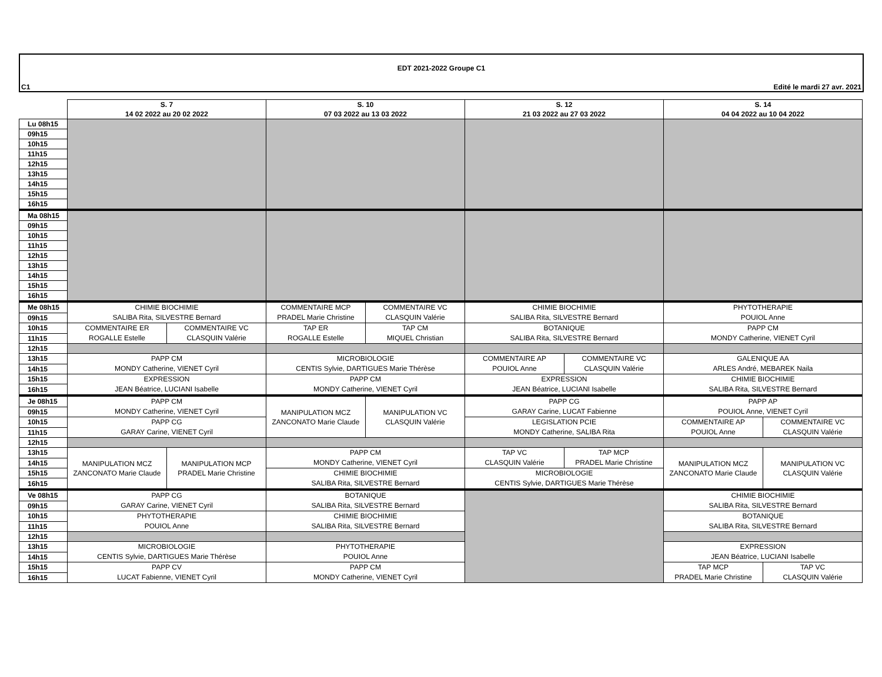EDT 2021-2022 Groupe C1
C1 Edité le mardi 27 avr. 2021
| | S. 7 | | S. 10 | | S. 12 | | S. 14 | |
| --- | --- | --- | --- | --- | --- | --- | --- | --- |
| | 14 02 2022 au 20 02 2022 | | 07 03 2022 au 13 03 2022 | | 21 03 2022 au 27 03 2022 | | 04 04 2022 au 10 04 2022 | |
| Lu 08h15 | | | | | | | | |
| 09h15 | | | | | | | | |
| 10h15 | | | | | | | | |
| 11h15 | | | | | | | | |
| 12h15 | | | | | | | | |
| 13h15 | | | | | | | | |
| 14h15 | | | | | | | | |
| 15h15 | | | | | | | | |
| 16h15 | | | | | | | | |
| Ma 08h15 | | | | | | | | |
| 09h15 | | | | | | | | |
| 10h15 | | | | | | | | |
| 11h15 | | | | | | | | |
| 12h15 | | | | | | | | |
| 13h15 | | | | | | | | |
| 14h15 | | | | | | | | |
| 15h15 | | | | | | | | |
| 16h15 | | | | | | | | |
| Me 08h15 | CHIMIE BIOCHIMIE SALIBA Rita, SILVESTRE Bernard | | COMMENTAIRE MCP PRADEL Marie Christine | COMMENTAIRE VC CLASQUIN Valérie | CHIMIE BIOCHIMIE SALIBA Rita, SILVESTRE Bernard | | PHYTOTHERAPIE POUIOL Anne | |
| 09h15 | | | | | | | | |
| 10h15 | COMMENTAIRE ER ROGALLE Estelle | COMMENTAIRE VC CLASQUIN Valérie | TAP ER ROGALLE Estelle | TAP CM MIQUEL Christian | BOTANIQUE SALIBA Rita, SILVESTRE Bernard | | PAPP CM MONDY Catherine, VIENET Cyril | |
| 11h15 | | | | | | | | |
| 12h15 | | | | | | | | |
| 13h15 | PAPP CM MONDY Catherine, VIENET Cyril | | MICROBIOLOGIE CENTIS Sylvie, DARTIGUES Marie Thérèse | | COMMENTAIRE AP POUIOL Anne | COMMENTAIRE VC CLASQUIN Valérie | GALENIQUE AA ARLES André, MEBAREK Naila | |
| 14h15 | | | | | | | | |
| 15h15 | EXPRESSION JEAN Béatrice, LUCIANI Isabelle | | PAPP CM MONDY Catherine, VIENET Cyril | | EXPRESSION JEAN Béatrice, LUCIANI Isabelle | | CHIMIE BIOCHIMIE SALIBA Rita, SILVESTRE Bernard | |
| 16h15 | | | | | | | | |
| Je 08h15 | PAPP CM MONDY Catherine, VIENET Cyril | | MANIPULATION MCZ ZANCONATO Marie Claude | MANIPULATION VC CLASQUIN Valérie | PAPP CG GARAY Carine, LUCAT Fabienne | | PAPP AP POUIOL Anne, VIENET Cyril | |
| 09h15 | | | | | | | | |
| 10h15 | PAPP CG GARAY Carine, VIENET Cyril | | | | LEGISLATION PCIE MONDY Catherine, SALIBA Rita | | COMMENTAIRE AP POUIOL Anne | COMMENTAIRE VC CLASQUIN Valérie |
| 11h15 | | | | | | | | |
| 12h15 | | | | | | | | |
| 13h15 | MANIPULATION MCZ ZANCONATO Marie Claude | MANIPULATION MCP PRADEL Marie Christine | PAPP CM MONDY Catherine, VIENET Cyril | | TAP VC CLASQUIN Valérie | TAP MCP PRADEL Marie Christine | MANIPULATION MCZ ZANCONATO Marie Claude | MANIPULATION VC CLASQUIN Valérie |
| 14h15 | | | | | | | | |
| 15h15 | | | CHIMIE BIOCHIMIE SALIBA Rita, SILVESTRE Bernard | | MICROBIOLOGIE CENTIS Sylvie, DARTIGUES Marie Thérèse | | | |
| 16h15 | | | | | | | | |
| Ve 08h15 | PAPP CG GARAY Carine, VIENET Cyril | | BOTANIQUE SALIBA Rita, SILVESTRE Bernard | | | | CHIMIE BIOCHIMIE SALIBA Rita, SILVESTRE Bernard | |
| 09h15 | | | | | | | | |
| 10h15 | PHYTOTHERAPIE POUIOL Anne | | CHIMIE BIOCHIMIE SALIBA Rita, SILVESTRE Bernard | | | | BOTANIQUE SALIBA Rita, SILVESTRE Bernard | |
| 11h15 | | | | | | | | |
| 12h15 | | | | | | | | |
| 13h15 | MICROBIOLOGIE CENTIS Sylvie, DARTIGUES Marie Thérèse | | PHYTOTHERAPIE POUIOL Anne | | | | EXPRESSION JEAN Béatrice, LUCIANI Isabelle | |
| 14h15 | | | | | | | | |
| 15h15 | PAPP CV LUCAT Fabienne, VIENET Cyril | | PAPP CM MONDY Catherine, VIENET Cyril | | | | TAP MCP PRADEL Marie Christine | TAP VC CLASQUIN Valérie |
| 16h15 | | | | | | | | |